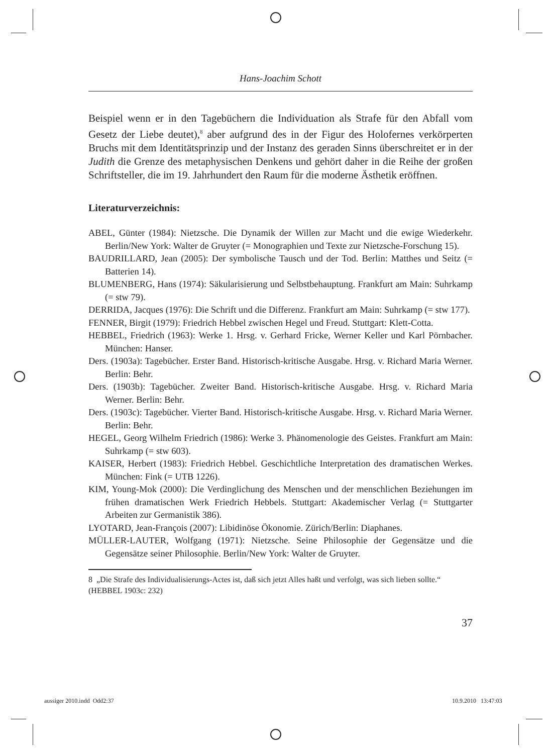Hans-Joachim Schott
Beispiel wenn er in den Tagebüchern die Individuation als Strafe für den Abfall vom Gesetz der Liebe deutet),<sup>8</sup> aber aufgrund des in der Figur des Holofernes verkörperten Bruchs mit dem Identitätsprinzip und der Instanz des geraden Sinns überschreitet er in der Judith die Grenze des metaphysischen Denkens und gehört daher in die Reihe der großen Schriftsteller, die im 19. Jahrhundert den Raum für die moderne Ästhetik eröffnen.
Literaturverzeichnis:
ABEL, Günter (1984): Nietzsche. Die Dynamik der Willen zur Macht und die ewige Wiederkehr. Berlin/New York: Walter de Gruyter (= Monographien und Texte zur Nietzsche-Forschung 15).
BAUDRILLARD, Jean (2005): Der symbolische Tausch und der Tod. Berlin: Matthes und Seitz (= Batterien 14).
BLUMENBERG, Hans (1974): Säkularisierung und Selbstbehauptung. Frankfurt am Main: Suhrkamp (= stw 79).
DERRIDA, Jacques (1976): Die Schrift und die Differenz. Frankfurt am Main: Suhrkamp (= stw 177).
FENNER, Birgit (1979): Friedrich Hebbel zwischen Hegel und Freud. Stuttgart: Klett-Cotta.
HEBBEL, Friedrich (1963): Werke 1. Hrsg. v. Gerhard Fricke, Werner Keller und Karl Pörnbacher. München: Hanser.
Ders. (1903a): Tagebücher. Erster Band. Historisch-kritische Ausgabe. Hrsg. v. Richard Maria Werner. Berlin: Behr.
Ders. (1903b): Tagebücher. Zweiter Band. Historisch-kritische Ausgabe. Hrsg. v. Richard Maria Werner. Berlin: Behr.
Ders. (1903c): Tagebücher. Vierter Band. Historisch-kritische Ausgabe. Hrsg. v. Richard Maria Werner. Berlin: Behr.
HEGEL, Georg Wilhelm Friedrich (1986): Werke 3. Phänomenologie des Geistes. Frankfurt am Main: Suhrkamp (= stw 603).
KAISER, Herbert (1983): Friedrich Hebbel. Geschichtliche Interpretation des dramatischen Werkes. München: Fink (= UTB 1226).
KIM, Young-Mok (2000): Die Verdinglichung des Menschen und der menschlichen Beziehungen im frühen dramatischen Werk Friedrich Hebbels. Stuttgart: Akademischer Verlag (= Stuttgarter Arbeiten zur Germanistik 386).
LYOTARD, Jean-François (2007): Libidinöse Ökonomie. Zürich/Berlin: Diaphanes.
MÜLLER-LAUTER, Wolfgang (1971): Nietzsche. Seine Philosophie der Gegensätze und die Gegensätze seiner Philosophie. Berlin/New York: Walter de Gruyter.
8 „Die Strafe des Individualisierungs-Actes ist, daß sich jetzt Alles haßt und verfolgt, was sich lieben sollte.“ (HEBBEL 1903c: 232)
37
aussiger 2010.indd Odd2:37 10.9.2010 13:47:03